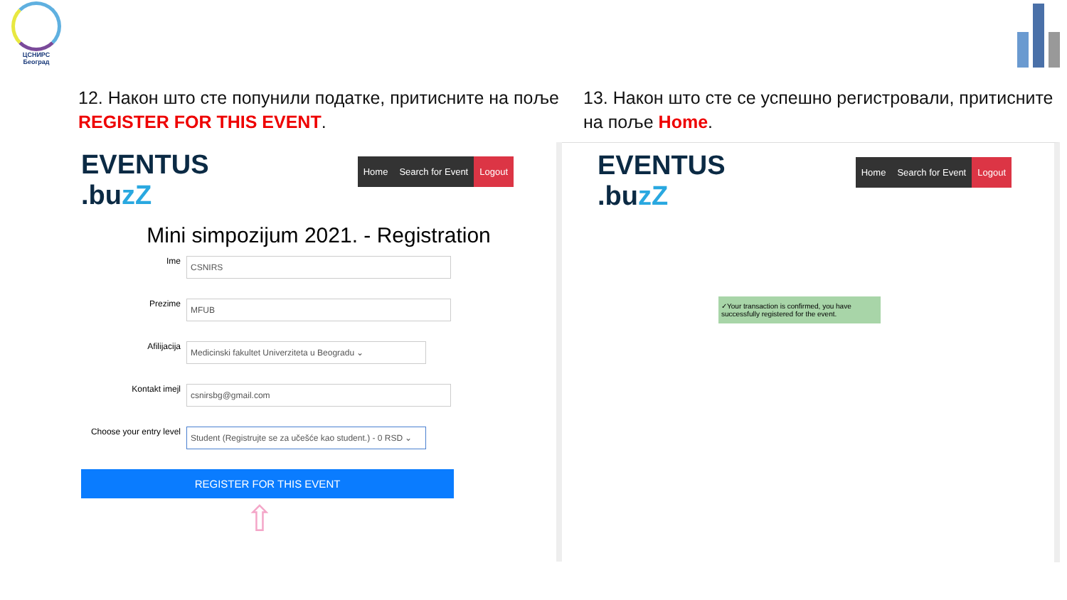ЦСНИРС
Београд
12. Након што сте попунили податке, притисните на поље REGISTER FOR THIS EVENT.
EVENTUS
.buzZ
Home Search for Event Logout
Mini simpozijum 2021. - Registration
Ime
CSNIRS
Prezime
MFUB
Afilijacija
Medicinski fakultet Univerziteta u Beogradu ⌄
Kontakt imejl
csnirsbg@gmail.com
Choose your entry level
Student (Registrujte se za učešće kao student.) - 0 RSD ⌄
REGISTER FOR THIS EVENT
⇧
13. Након што сте се успешно регистровали, притисните на поље Home.
EVENTUS
.buzZ
Home Search for Event Logout
✓Your transaction is confirmed, you have successfully registered for the event.